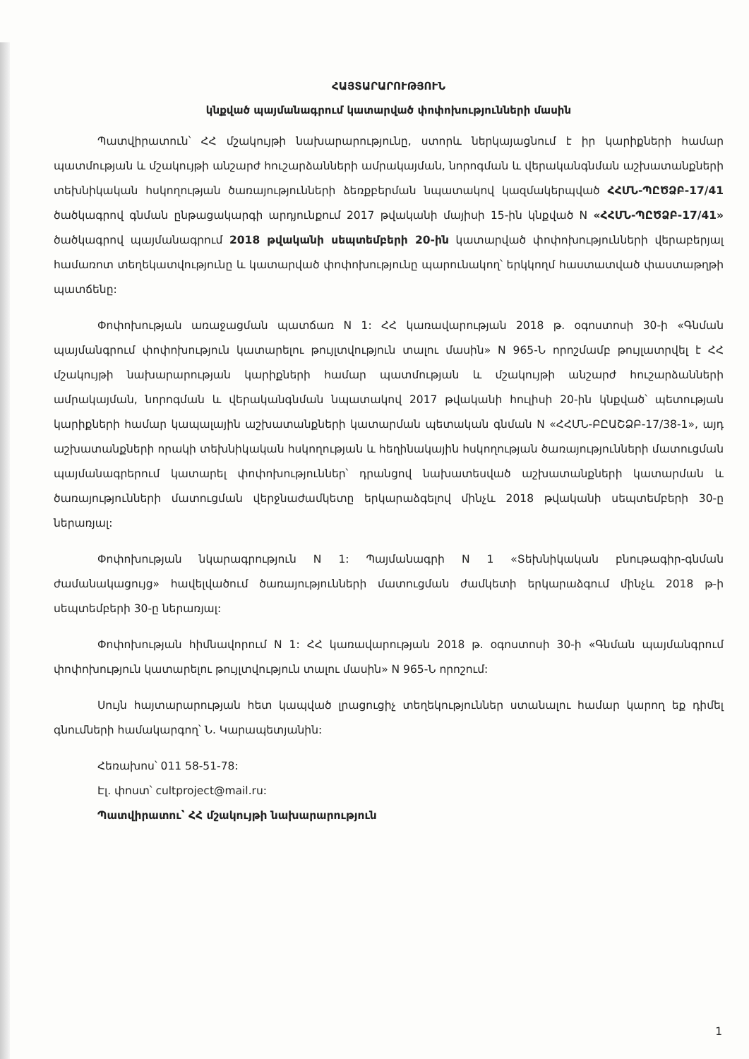ՀԱՅՏԱՐԱՐՈՒԹՅՈՒՆ
կնքված պայմանագրում կատարված փոփոխությունների մասին
Պատվիրատուն՝ ՀՀ մշակույթի նախարարությունը, ստորև ներկայացնում է իր կարիքների համար պատմության և մշակույթի անշարժ հուշարձանների ամրակայման, նորոգման և վերականգնման աշխատանքների տեխնիկական հսկողության ծառայությունների ձեռքբերման նպատակով կազմակերպված ՀՀՄՆ-ՊԸԾՁԲ-17/41 ծածկագրով գնման ընթացակարգի արդյունքում 2017 թվականի մայիսի 15-ին կնքված N «ՀՀՄՆ-ՊԸԾՁԲ-17/41» ծածկագրով պայմանագրում 2018 թվականի սեպտեմբերի 20-ին կատարված փոփոխությունների վերաբերյալ համառոտ տեղեկատվությունը և կատարված փոփոխությունը պարունակող՝ երկկողմ հաստատված փաստաթղթի պատճենը:
Փոփոխության առաջացման պատճառ N 1: ՀՀ կառավարության 2018 թ. օգոստոսի 30-ի «Գնման պայմանգրում փոփոխություն կատարելու թույլտվություն տալու մասին» N 965-Ն որոշմամբ թույլատրվել է ՀՀ մշակույթի նախարարության կարիքների համար պատմության և մշակույթի անշարժ հուշարձանների ամրակայման, նորոգման և վերականգնման նպատակով 2017 թվականի հուլիսի 20-ին կնքված՝ պետության կարիքների համար կապալային աշխատանքների կատարման պետական գնման N «ՀՀՄՆ-ԲԸԱՇՁԲ-17/38-1», այդ աշխատանքների որակի տեխնիկական հսկողության և հեղինակային հսկողության ծառայությունների մատուցման պայմանագրերում կատարել փոփոխություններ՝ դրանցով նախատեսված աշխատանքների կատարման և ծառայությունների մատուցման վերջնաժամկետը երկարաձգելով մինչև 2018 թվականի սեպտեմբերի 30-ը ներառյալ:
Փոփոխության նկարագրություն N 1: Պայմանագրի N 1 «Տեխնիկական բնութագիր-գնման ժամանակացույց» հավելվածում ծառայությունների մատուցման ժամկետի երկարաձգում մինչև 2018 թ-ի սեպտեմբերի 30-ը ներառյալ:
Փոփոխության հիմնավորում N 1: ՀՀ կառավարության 2018 թ. օգոստոսի 30-ի «Գնման պայմանգրում փոփոխություն կատարելու թույլտվություն տալու մասին» N 965-Ն որոշում:
Սույն հայտարարության հետ կապված լրացուցիչ տեղեկություններ ստանալու համար կարող եք դիմել գնումների համակարգող՝ Ն. Կարապետյանին:
Հեռախոս՝ 011 58-51-78:
Էլ. փոստ՝ cultproject@mail.ru:
Պատվիրատու՝ ՀՀ մշակույթի նախարարություն
1